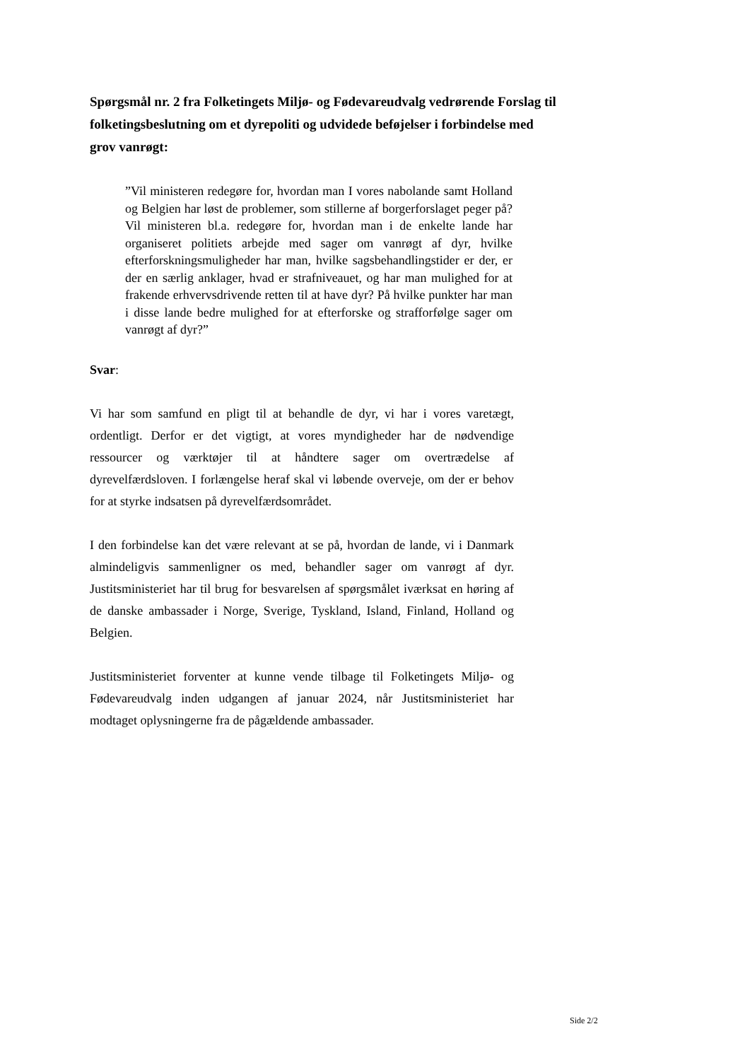Spørgsmål nr. 2 fra Folketingets Miljø- og Fødevareudvalg vedrørende Forslag til folketingsbeslutning om et dyrepoliti og udvidede beføjelser i forbindelse med grov vanrøgt:
”Vil ministeren redegøre for, hvordan man I vores nabolande samt Holland og Belgien har løst de problemer, som stillerne af borgerforslaget peger på? Vil ministeren bl.a. redegøre for, hvordan man i de enkelte lande har organiseret politiets arbejde med sager om vanrøgt af dyr, hvilke efterforskningsmuligheder har man, hvilke sagsbehandlingstider er der, er der en særlig anklager, hvad er strafniveauet, og har man mulighed for at frakende erhvervsdrivende retten til at have dyr? På hvilke punkter har man i disse lande bedre mulighed for at efterforske og strafforfølge sager om vanrøgt af dyr?”
Svar:
Vi har som samfund en pligt til at behandle de dyr, vi har i vores varetægt, ordentligt. Derfor er det vigtigt, at vores myndigheder har de nødvendige ressourcer og værktøjer til at håndtere sager om overtrædelse af dyrevelfærdsloven. I forlængelse heraf skal vi løbende overveje, om der er behov for at styrke indsatsen på dyrevelfærdsområdet.
I den forbindelse kan det være relevant at se på, hvordan de lande, vi i Danmark almindeligvis sammenligner os med, behandler sager om vanrøgt af dyr. Justitsministeriet har til brug for besvarelsen af spørgsmålet iværksat en høring af de danske ambassader i Norge, Sverige, Tyskland, Island, Finland, Holland og Belgien.
Justitsministeriet forventer at kunne vende tilbage til Folketingets Miljø- og Fødevareudvalg inden udgangen af januar 2024, når Justitsministeriet har modtaget oplysningerne fra de pågældende ambassader.
Side 2/2